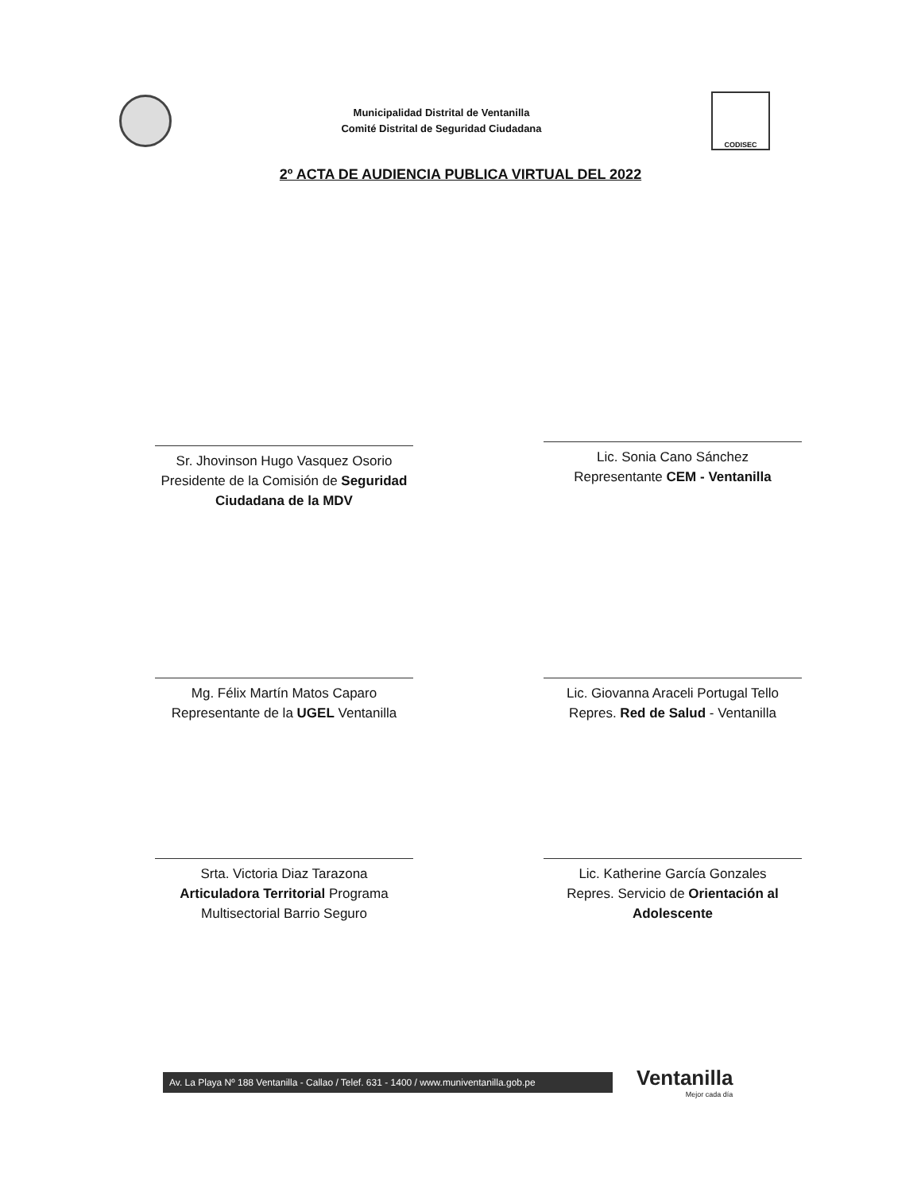Municipalidad Distrital de Ventanilla
Comité Distrital de Seguridad Ciudadana
CODISEC
2º ACTA DE AUDIENCIA PUBLICA VIRTUAL DEL 2022
Sr. Jhovinson Hugo Vasquez Osorio
Presidente de la Comisión de Seguridad Ciudadana de la MDV
Lic. Sonia Cano Sánchez
Representante CEM - Ventanilla
Mg. Félix Martín Matos Caparo
Representante de la UGEL Ventanilla
Lic. Giovanna Araceli Portugal Tello
Repres. Red de Salud - Ventanilla
Srta. Victoria Diaz Tarazona
Articuladora Territorial Programa Multisectorial Barrio Seguro
Lic. Katherine García Gonzales
Repres. Servicio de Orientación al Adolescente
Av. La Playa Nº 188 Ventanilla - Callao / Telef. 631 - 1400 / www.muniventanilla.gob.pe
Ventanilla
Mejor cada día